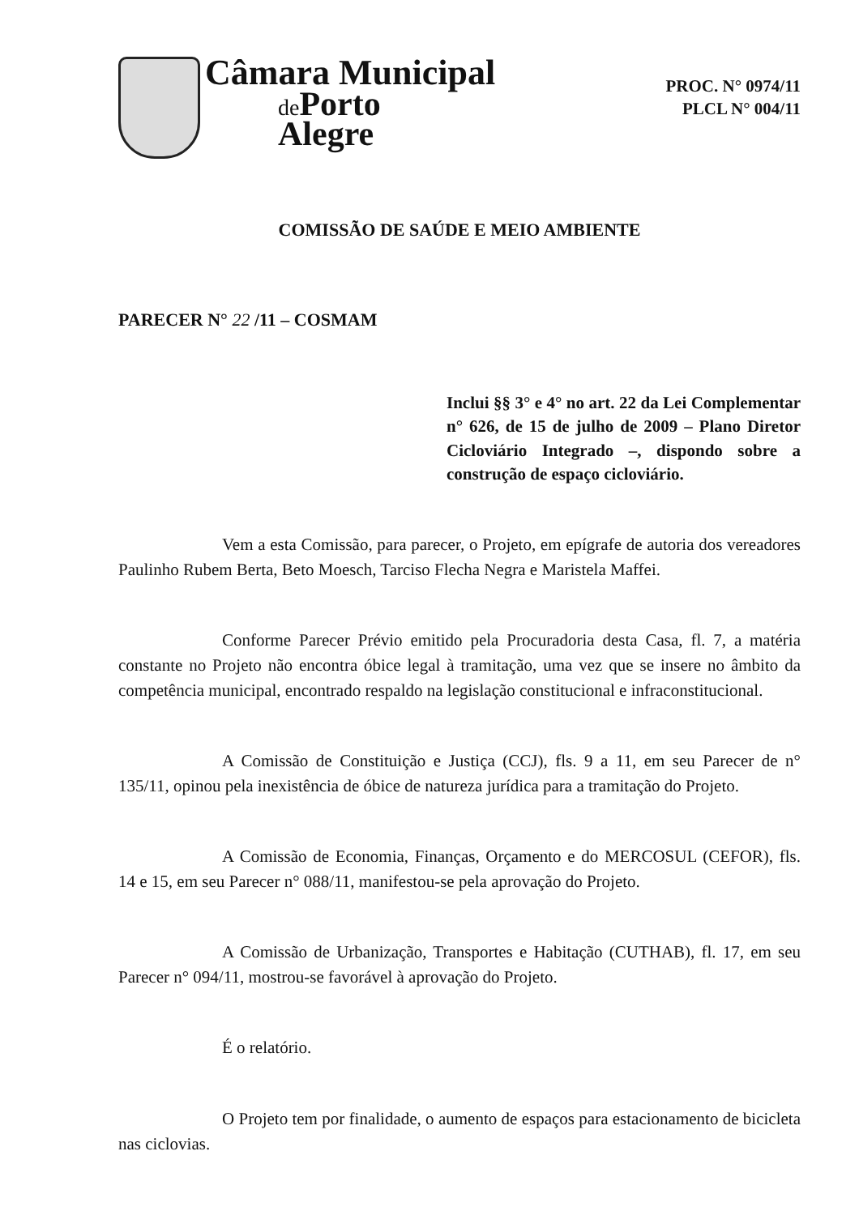Câmara Municipal
de Porto
Alegre
PROC. N° 0974/11
PLCL N° 004/11
COMISSÃO DE SAÚDE E MEIO AMBIENTE
PARECER N° 22 /11 – COSMAM
Inclui §§ 3° e 4° no art. 22 da Lei Complementar n° 626, de 15 de julho de 2009 – Plano Diretor Cicloviário Integrado –, dispondo sobre a construção de espaço cicloviário.
Vem a esta Comissão, para parecer, o Projeto, em epígrafe de autoria dos vereadores Paulinho Rubem Berta, Beto Moesch, Tarciso Flecha Negra e Maristela Maffei.
Conforme Parecer Prévio emitido pela Procuradoria desta Casa, fl. 7, a matéria constante no Projeto não encontra óbice legal à tramitação, uma vez que se insere no âmbito da competência municipal, encontrado respaldo na legislação constitucional e infraconstitucional.
A Comissão de Constituição e Justiça (CCJ), fls. 9 a 11, em seu Parecer de n° 135/11, opinou pela inexistência de óbice de natureza jurídica para a tramitação do Projeto.
A Comissão de Economia, Finanças, Orçamento e do MERCOSUL (CEFOR), fls. 14 e 15, em seu Parecer n° 088/11, manifestou-se pela aprovação do Projeto.
A Comissão de Urbanização, Transportes e Habitação (CUTHAB), fl. 17, em seu Parecer n° 094/11, mostrou-se favorável à aprovação do Projeto.
É o relatório.
O Projeto tem por finalidade, o aumento de espaços para estacionamento de bicicleta nas ciclovias.